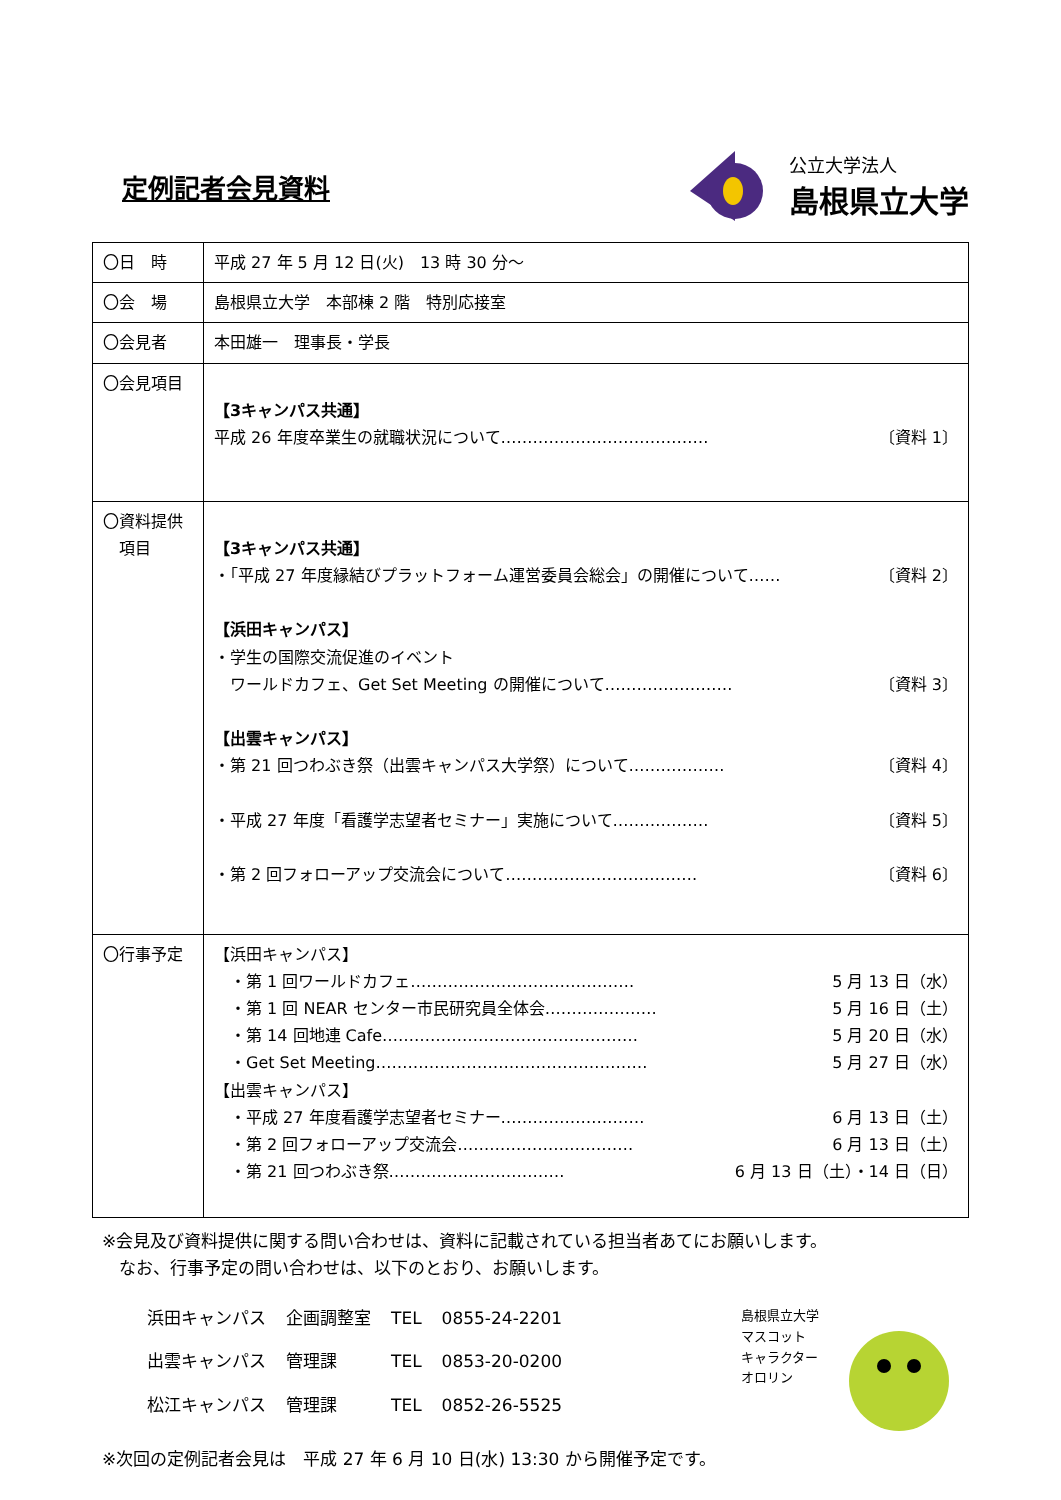定例記者会見資料
公立大学法人
島根県立大学
| 〇日 時 | 平成 27 年 5 月 12 日(火) 13 時 30 分～ |
| 〇会 場 | 島根県立大学 本部棟 2 階 特別応接室 |
| 〇会見者 | 本田雄一 理事長・学長 |
| 〇会見項目 | 【3キャンパス共通】 平成 26 年度卒業生の就職状況について………………………………… 〔資料 1〕 |
| 〇資料提供 項目 | 【3キャンパス共通】 ・「平成 27 年度縁結びプラットフォーム運営委員会総会」の開催について…… 〔資料 2〕 【浜田キャンパス】 ・学生の国際交流促進のイベント ワールドカフェ、Get Set Meeting の開催について…………………… 〔資料 3〕 【出雲キャンパス】 ・第 21 回つわぶき祭（出雲キャンパス大学祭）について……………… 〔資料 4〕 ・平成 27 年度「看護学志望者セミナー」実施について……………… 〔資料 5〕 ・第 2 回フォローアップ交流会について……………………………… 〔資料 6〕 |
| 〇行事予定 | 【浜田キャンパス】 ・第 1 回ワールドカフェ…………………………………… 5 月 13 日（水） ・第 1 回 NEAR センター市民研究員全体会………………… 5 月 16 日（土） ・第 14 回地連 Cafe………………………………………… 5 月 20 日（水） ・Get Set Meeting…………………………………………… 5 月 27 日（水） 【出雲キャンパス】 ・平成 27 年度看護学志望者セミナー……………………… 6 月 13 日（土） ・第 2 回フォローアップ交流会…………………………… 6 月 13 日（土） ・第 21 回つわぶき祭…………………………… 6 月 13 日（土）・14 日（日） |
※会見及び資料提供に関する問い合わせは、資料に記載されている担当者あてにお願いします。
　なお、行事予定の問い合わせは、以下のとおり、お願いします。
| 浜田キャンパス | 企画調整室 | TEL | 0855-24-2201 |
| 出雲キャンパス | 管理課 | TEL | 0853-20-0200 |
| 松江キャンパス | 管理課 | TEL | 0852-26-5525 |
島根県立大学
マスコット
キャラクター
オロリン
※次回の定例記者会見は　平成 27 年 6 月 10 日(水) 13:30 から開催予定です。